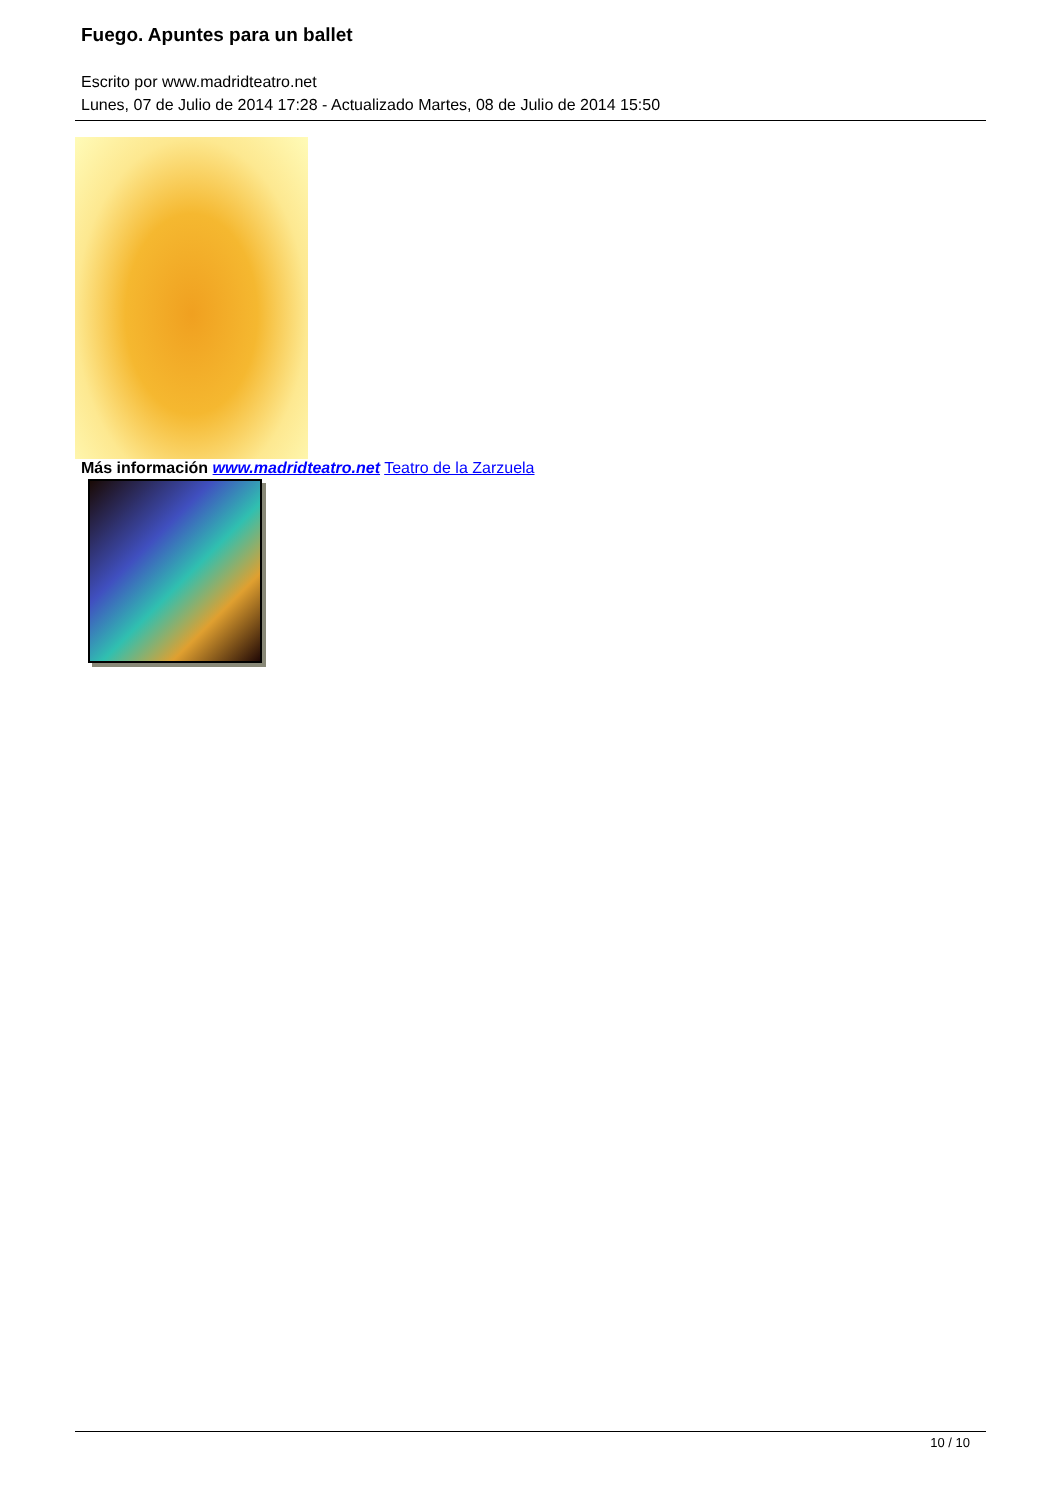Fuego. Apuntes para un ballet
Escrito por www.madridteatro.net
Lunes, 07 de Julio de 2014 17:28 - Actualizado Martes, 08 de Julio de 2014 15:50
Más información www.madridteatro.net Teatro de la Zarzuela
10 / 10